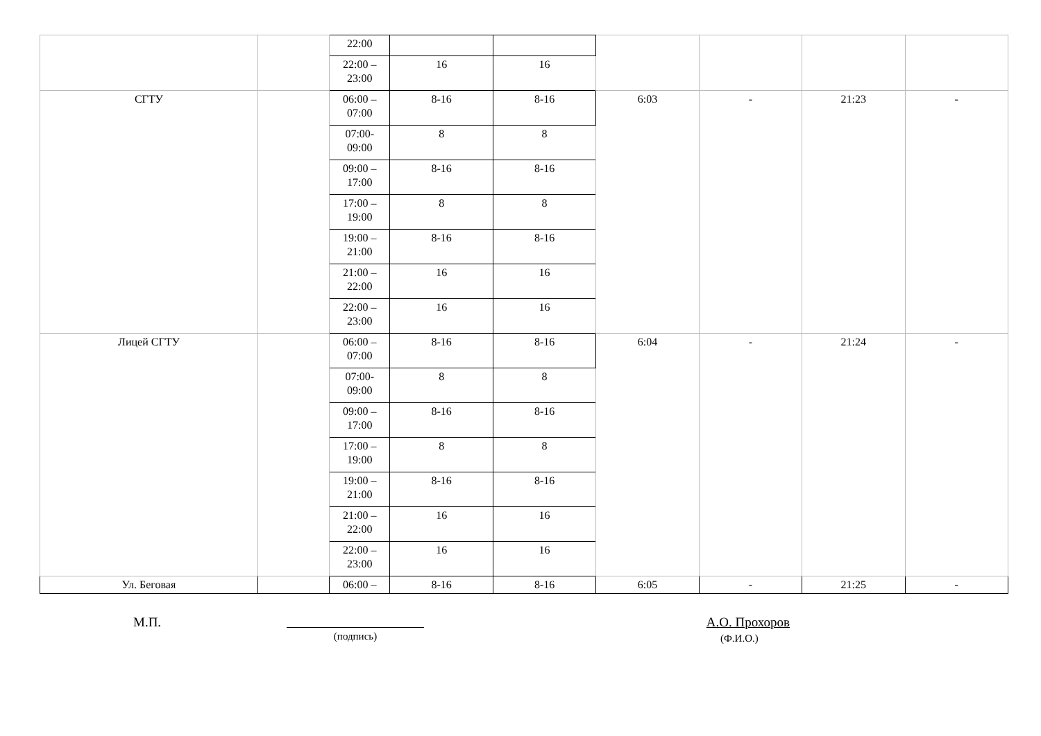| | | 22:00 | | | | | | |
| | | 22:00 – 23:00 | 16 | 16 | | | | |
| СГТУ | | 06:00 – 07:00 | 8-16 | 8-16 | 6:03 | - | 21:23 | - |
| | | 07:00- 09:00 | 8 | 8 | | | | |
| | | 09:00 – 17:00 | 8-16 | 8-16 | | | | |
| | | 17:00 – 19:00 | 8 | 8 | | | | |
| | | 19:00 – 21:00 | 8-16 | 8-16 | | | | |
| | | 21:00 – 22:00 | 16 | 16 | | | | |
| | | 22:00 – 23:00 | 16 | 16 | | | | |
| Лицей СГТУ | | 06:00 – 07:00 | 8-16 | 8-16 | 6:04 | - | 21:24 | - |
| | | 07:00- 09:00 | 8 | 8 | | | | |
| | | 09:00 – 17:00 | 8-16 | 8-16 | | | | |
| | | 17:00 – 19:00 | 8 | 8 | | | | |
| | | 19:00 – 21:00 | 8-16 | 8-16 | | | | |
| | | 21:00 – 22:00 | 16 | 16 | | | | |
| | | 22:00 – 23:00 | 16 | 16 | | | | |
| Ул. Беговая | | 06:00 – | 8-16 | 8-16 | 6:05 | - | 21:25 | - |
М.П.
(подпись)
А.О. Прохоров
(Ф.И.О.)